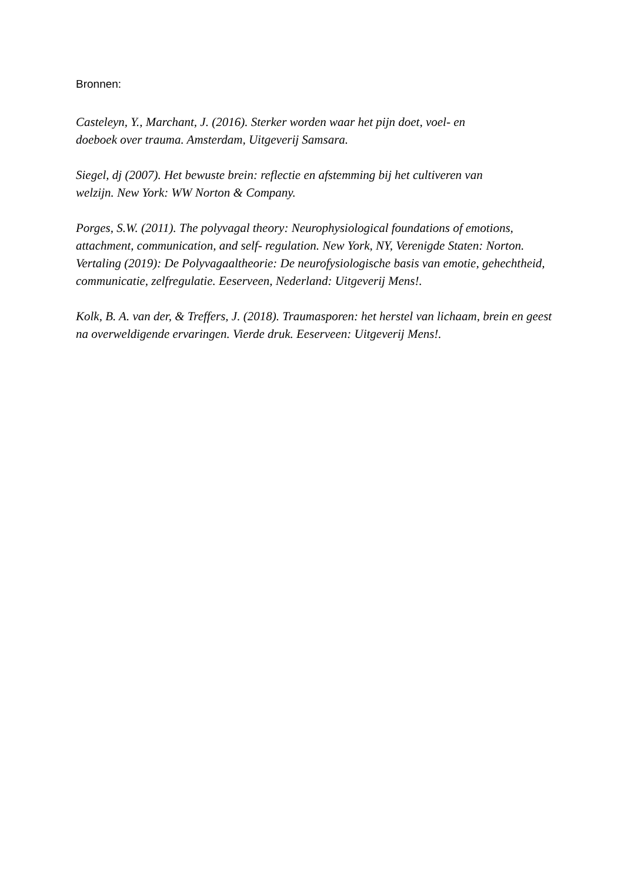Bronnen:
Casteleyn, Y., Marchant, J. (2016). Sterker worden waar het pijn doet, voel- en
doeboek over trauma. Amsterdam, Uitgeverij Samsara.
Siegel, dj (2007). Het bewuste brein: reflectie en afstemming bij het cultiveren van
welzijn. New York: WW Norton & Company.
Porges, S.W. (2011). The polyvagal theory: Neurophysiological foundations of emotions, attachment, communication, and self- regulation. New York, NY, Verenigde Staten: Norton. Vertaling (2019): De Polyvagaaltheorie: De neurofysiologische basis van emotie, gehechtheid, communicatie, zelfregulatie. Eeserveen, Nederland: Uitgeverij Mens!.
Kolk, B. A. van der, & Treffers, J. (2018). Traumasporen: het herstel van lichaam, brein en geest na overweldigende ervaringen. Vierde druk. Eeserveen: Uitgeverij Mens!.